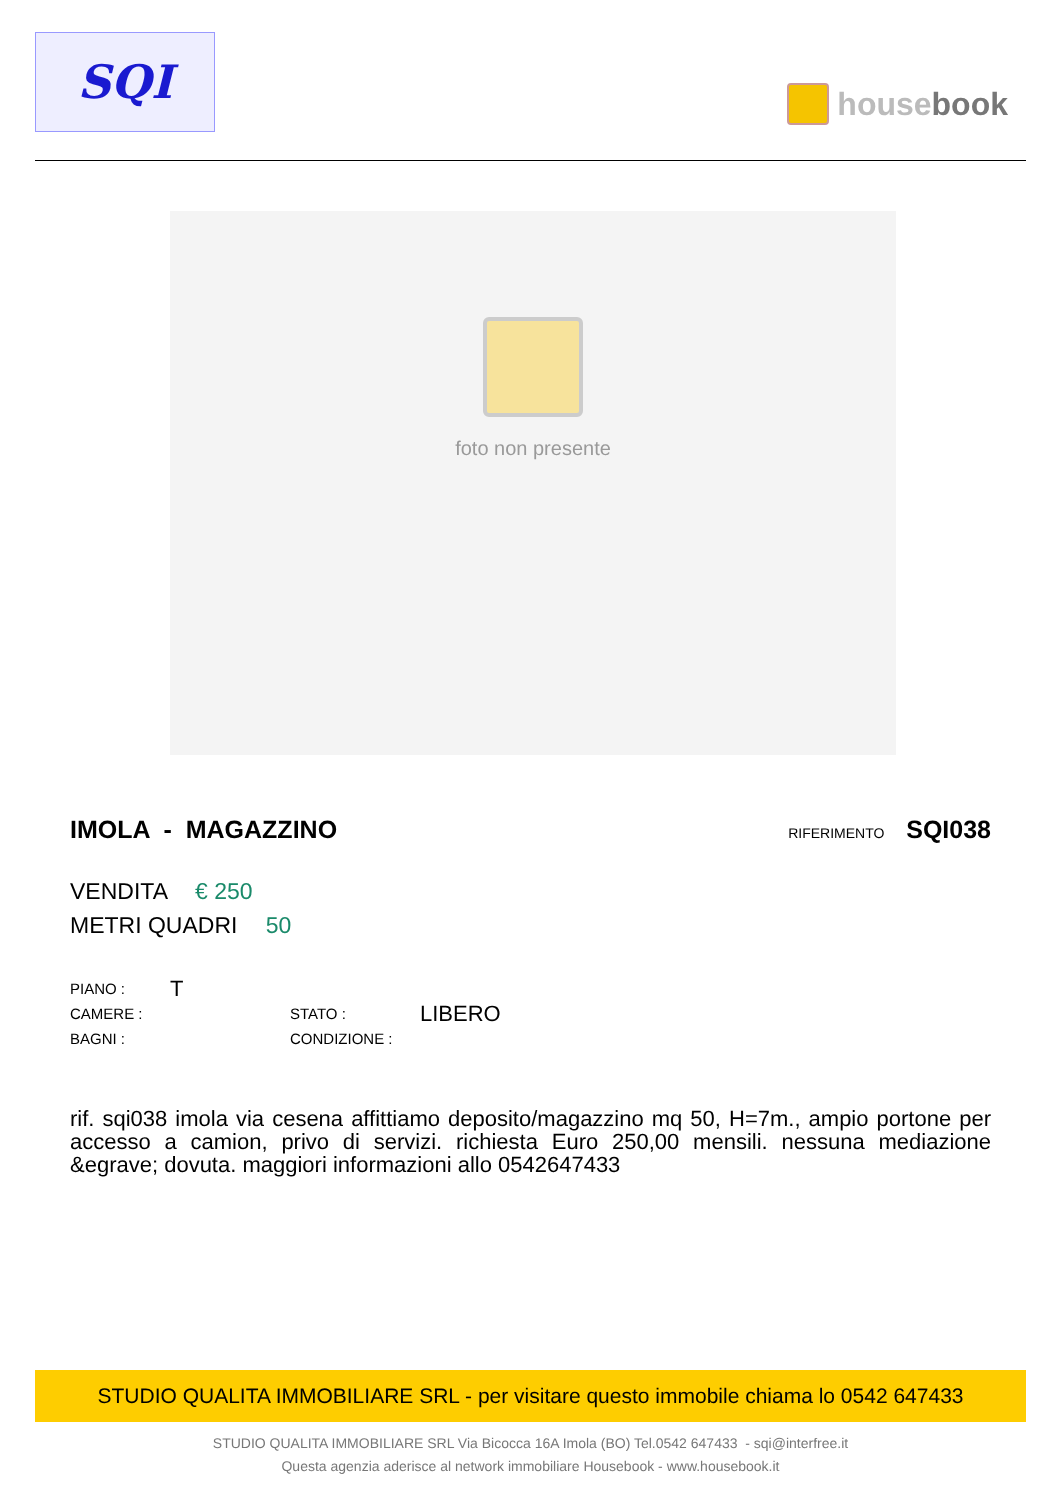SQI
housebook
foto non presente
IMOLA - MAGAZZINO
RIFERIMENTO SQI038
VENDITA € 250
METRI QUADRI 50
PIANO :
T
CAMERE :
STATO :
LIBERO
BAGNI :
CONDIZIONE :
rif. sqi038 imola via cesena affittiamo deposito/magazzino mq 50, H=7m., ampio portone per accesso a camion, privo di servizi. richiesta Euro 250,00 mensili. nessuna mediazione &egrave; dovuta. maggiori informazioni allo 0542647433
STUDIO QUALITA IMMOBILIARE SRL - per visitare questo immobile chiama lo 0542 647433
STUDIO QUALITA IMMOBILIARE SRL Via Bicocca 16A Imola (BO) Tel.0542 647433 - sqi@interfree.it
Questa agenzia aderisce al network immobiliare Housebook - www.housebook.it